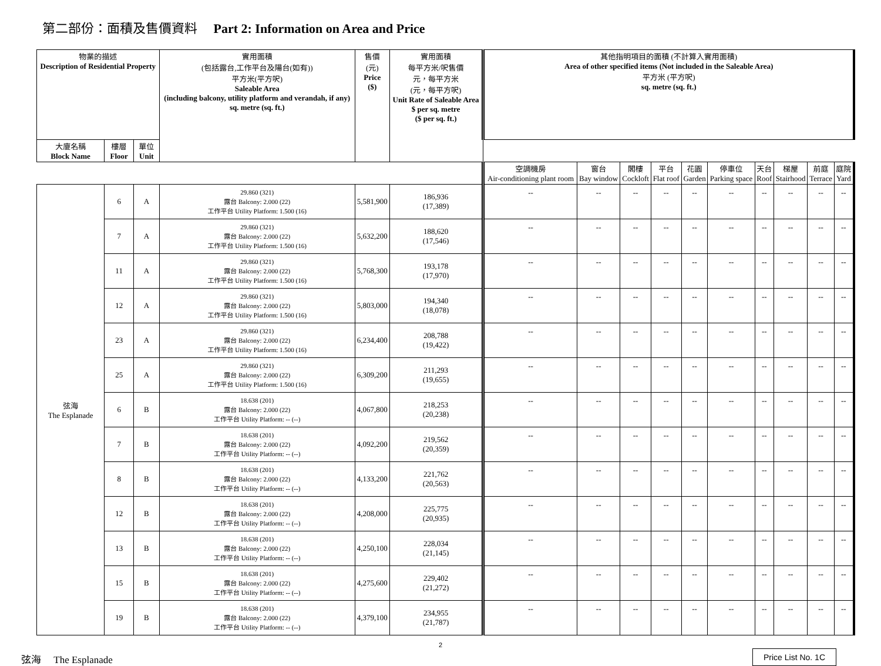第二部份：面積及售價資料 Part 2: Information on Area and Price
| 物業的描述 Description of Residential Property | | | 實用面積 (包括露台,工作平台及陽台(如有)) 平方米(平方呎) Saleable Area (including balcony, utility platform and verandah, if any) sq. metre (sq. ft.) | 售價 (元) Price ($) | 實用面積 每平方米/呎售價 元，每平方米 (元，每平方呎) Unit Rate of Saleable Area $ per sq. metre ($ per sq. ft.) | 其他指明項目的面積 (不計算入實用面積) Area of other specified items (Not included in the Saleable Area) 平方米 (平方呎) sq. metre (sq. ft.) | | | | | | | | | |
| --- | --- | --- | --- | --- | --- | --- | --- | --- | --- | --- | --- | --- | --- | --- | --- |
| 大廈名稱 Block Name | 樓層 Floor | 單位 Unit | | | | | | | | | | | | | |
| | | | | | | 空調機房 Air-conditioning plant room | 窗台 Bay window | 閣樓 Cockloft | 平台 Flat roof | 花園 Garden | 停車位 Parking space | 天台 Roof | 梯屋 Stairhood | 前庭 Terrace | 庭院 Yard |
| 弦海 The Esplanade | 6 | A | 29.860 (321) 露台 Balcony: 2.000 (22) 工作平台 Utility Platform: 1.500 (16) | 5,581,900 | 186,936 (17,389) | -- | -- | -- | -- | -- | -- | -- | -- | -- | -- |
| | 7 | A | 29.860 (321) 露台 Balcony: 2.000 (22) 工作平台 Utility Platform: 1.500 (16) | 5,632,200 | 188,620 (17,546) | -- | -- | -- | -- | -- | -- | -- | -- | -- | -- |
| | 11 | A | 29.860 (321) 露台 Balcony: 2.000 (22) 工作平台 Utility Platform: 1.500 (16) | 5,768,300 | 193,178 (17,970) | -- | -- | -- | -- | -- | -- | -- | -- | -- | -- |
| | 12 | A | 29.860 (321) 露台 Balcony: 2.000 (22) 工作平台 Utility Platform: 1.500 (16) | 5,803,000 | 194,340 (18,078) | -- | -- | -- | -- | -- | -- | -- | -- | -- | -- |
| | 23 | A | 29.860 (321) 露台 Balcony: 2.000 (22) 工作平台 Utility Platform: 1.500 (16) | 6,234,400 | 208,788 (19,422) | -- | -- | -- | -- | -- | -- | -- | -- | -- | -- |
| | 25 | A | 29.860 (321) 露台 Balcony: 2.000 (22) 工作平台 Utility Platform: 1.500 (16) | 6,309,200 | 211,293 (19,655) | -- | -- | -- | -- | -- | -- | -- | -- | -- | -- |
| | 6 | B | 18.638 (201) 露台 Balcony: 2.000 (22) 工作平台 Utility Platform: -- (--) | 4,067,800 | 218,253 (20,238) | -- | -- | -- | -- | -- | -- | -- | -- | -- | -- |
| | 7 | B | 18.638 (201) 露台 Balcony: 2.000 (22) 工作平台 Utility Platform: -- (--) | 4,092,200 | 219,562 (20,359) | -- | -- | -- | -- | -- | -- | -- | -- | -- | -- |
| | 8 | B | 18.638 (201) 露台 Balcony: 2.000 (22) 工作平台 Utility Platform: -- (--) | 4,133,200 | 221,762 (20,563) | -- | -- | -- | -- | -- | -- | -- | -- | -- | -- |
| | 12 | B | 18.638 (201) 露台 Balcony: 2.000 (22) 工作平台 Utility Platform: -- (--) | 4,208,000 | 225,775 (20,935) | -- | -- | -- | -- | -- | -- | -- | -- | -- | -- |
| | 13 | B | 18.638 (201) 露台 Balcony: 2.000 (22) 工作平台 Utility Platform: -- (--) | 4,250,100 | 228,034 (21,145) | -- | -- | -- | -- | -- | -- | -- | -- | -- | -- |
| | 15 | B | 18.638 (201) 露台 Balcony: 2.000 (22) 工作平台 Utility Platform: -- (--) | 4,275,600 | 229,402 (21,272) | -- | -- | -- | -- | -- | -- | -- | -- | -- | -- |
| | 19 | B | 18.638 (201) 露台 Balcony: 2.000 (22) 工作平台 Utility Platform: -- (--) | 4,379,100 | 234,955 (21,787) | -- | -- | -- | -- | -- | -- | -- | -- | -- | -- |
2
弦海 The Esplanade
Price List No. 1C